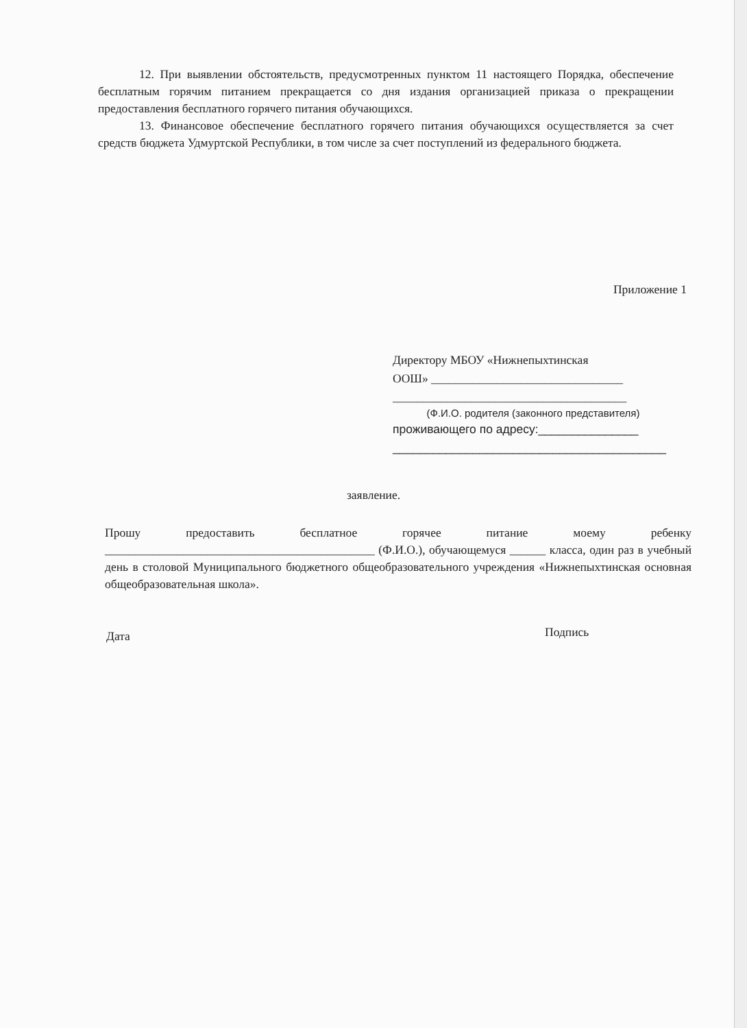12. При выявлении обстоятельств, предусмотренных пунктом 11 настоящего Порядка, обеспечение бесплатным горячим питанием прекращается со дня издания организацией приказа о прекращении предоставления бесплатного горячего питания обучающихся.
13. Финансовое обеспечение бесплатного горячего питания обучающихся осуществляется за счет средств бюджета Удмуртской Республики, в том числе за счет поступлений из федерального бюджета.
Приложение 1
Директору МБОУ «Нижнепыхтинская
ООШ» ________________________________
_______________________________________
(Ф.И.О. родителя (законного представителя)
проживающего по адресу:_______________
_________________________________________
заявление.
Прошу предоставить бесплатное горячее питание моему ребенку _____________________________________________ (Ф.И.О.), обучающемуся ______ класса, один раз в учебный день в столовой Муниципального бюджетного общеобразовательного учреждения «Нижнепыхтинская основная общеобразовательная школа».
Дата Подпись